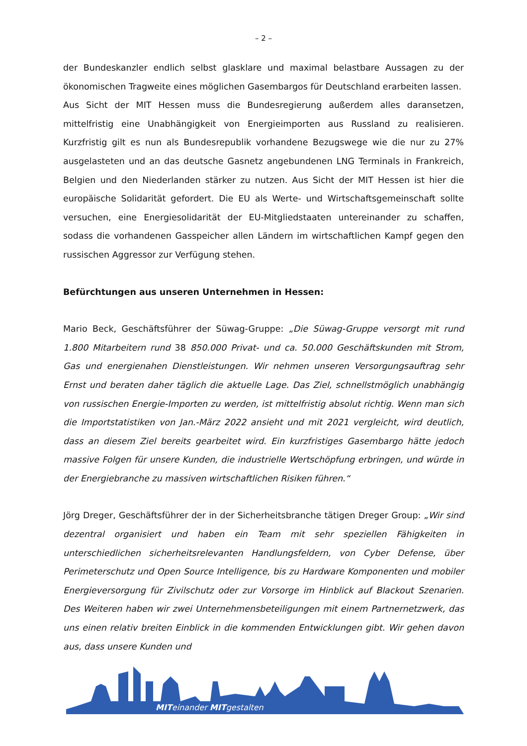– 2 –
der Bundeskanzler endlich selbst glasklare und maximal belastbare Aussagen zu der ökonomischen Tragweite eines möglichen Gasembargos für Deutschland erarbeiten lassen.
Aus Sicht der MIT Hessen muss die Bundesregierung außerdem alles daransetzen, mittelfristig eine Unabhängigkeit von Energieimporten aus Russland zu realisieren. Kurzfristig gilt es nun als Bundesrepublik vorhandene Bezugswege wie die nur zu 27% ausgelasteten und an das deutsche Gasnetz angebundenen LNG Terminals in Frankreich, Belgien und den Niederlanden stärker zu nutzen. Aus Sicht der MIT Hessen ist hier die europäische Solidarität gefordert. Die EU als Werte- und Wirtschaftsgemeinschaft sollte versuchen, eine Energiesolidarität der EU-Mitgliedstaaten untereinander zu schaffen, sodass die vorhandenen Gasspeicher allen Ländern im wirtschaftlichen Kampf gegen den russischen Aggressor zur Verfügung stehen.
Befürchtungen aus unseren Unternehmen in Hessen:
Mario Beck, Geschäftsführer der Süwag-Gruppe: „Die Süwag-Gruppe versorgt mit rund 1.800 Mitarbeitern rund 38 850.000 Privat- und ca. 50.000 Geschäftskunden mit Strom, Gas und energienahen Dienstleistungen. Wir nehmen unseren Versorgungsauftrag sehr Ernst und beraten daher täglich die aktuelle Lage. Das Ziel, schnellstmöglich unabhängig von russischen Energie-Importen zu werden, ist mittelfristig absolut richtig. Wenn man sich die Importstatistiken von Jan.-März 2022 ansieht und mit 2021 vergleicht, wird deutlich, dass an diesem Ziel bereits gearbeitet wird. Ein kurzfristiges Gasembargo hätte jedoch massive Folgen für unsere Kunden, die industrielle Wertschöpfung erbringen, und würde in der Energiebranche zu massiven wirtschaftlichen Risiken führen.“
Jörg Dreger, Geschäftsführer der in der Sicherheitsbranche tätigen Dreger Group: „Wir sind dezentral organisiert und haben ein Team mit sehr speziellen Fähigkeiten in unterschiedlichen sicherheitsrelevanten Handlungsfeldern, von Cyber Defense, über Perimeterschutz und Open Source Intelligence, bis zu Hardware Komponenten und mobiler Energieversorgung für Zivilschutz oder zur Vorsorge im Hinblick auf Blackout Szenarien. Des Weiteren haben wir zwei Unternehmensbeteiligungen mit einem Partnernetzwerk, das uns einen relativ breiten Einblick in die kommenden Entwicklungen gibt. Wir gehen davon aus, dass unsere Kunden und
MITeinander MITgestalten